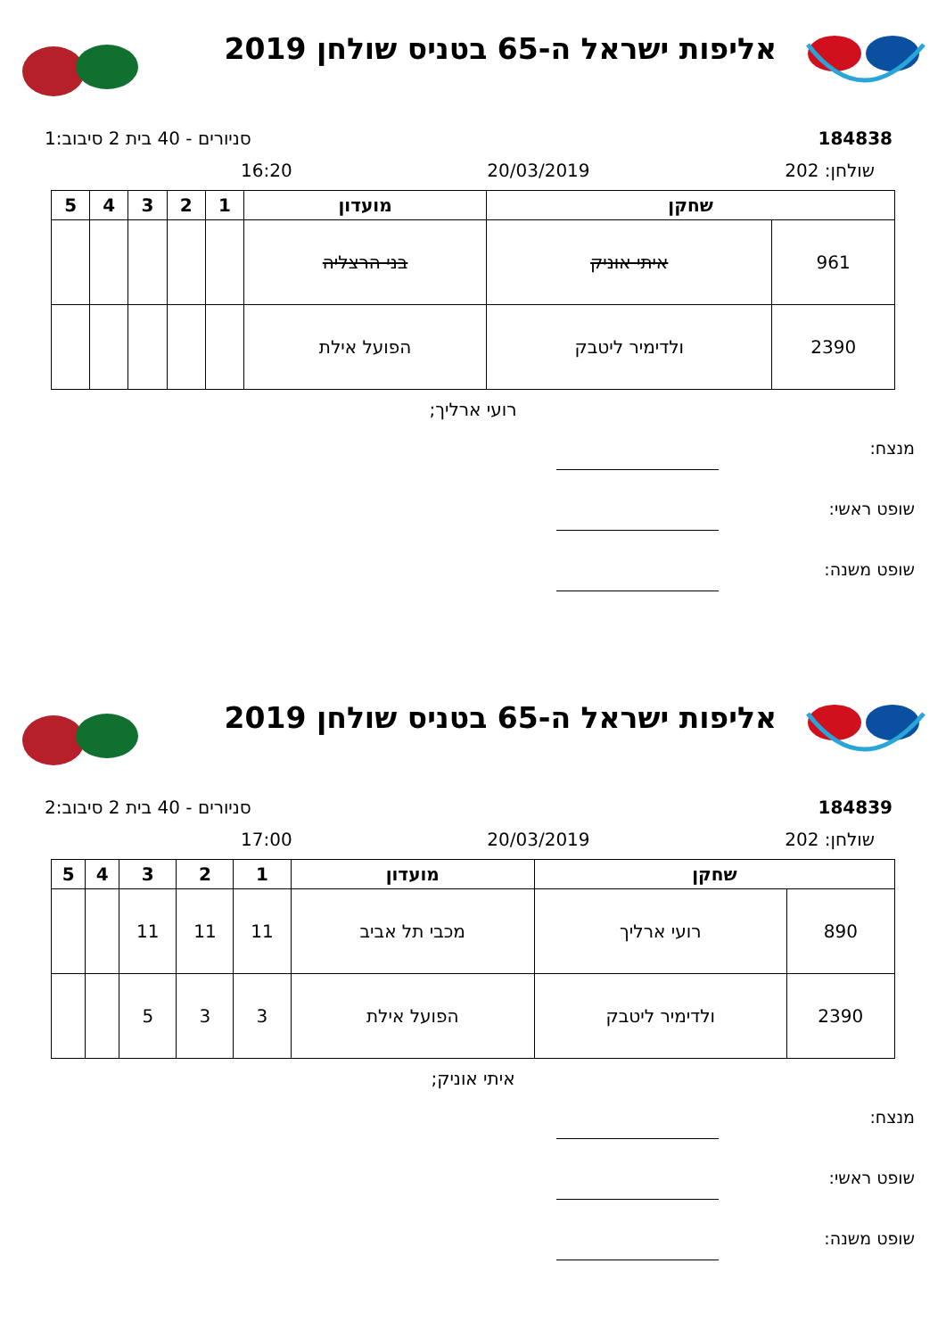אליפות ישראל ה-65 בטניס שולחן 2019
184838 סניורים - 40 בית 2 סיבוב:1
שולחן: 202 20/03/2019 16:20
| שחקן | | מועדון | 1 | 2 | 3 | 4 | 5 |
| --- | --- | --- | --- | --- | --- | --- | --- |
| 961 | איתי אוניק | בני הרצליה | | | | | |
| 2390 | ולדימיר ליטבק | הפועל אילת | | | | | |
רועי ארליך;
מנצח:
שופט ראשי:
שופט משנה:
אליפות ישראל ה-65 בטניס שולחן 2019
184839 סניורים - 40 בית 2 סיבוב:2
שולחן: 202 20/03/2019 17:00
| שחקן | | מועדון | 1 | 2 | 3 | 4 | 5 |
| --- | --- | --- | --- | --- | --- | --- | --- |
| 890 | רועי ארליך | מכבי תל אביב | 11 | 11 | 11 | | |
| 2390 | ולדימיר ליטבק | הפועל אילת | 3 | 3 | 5 | | |
איתי אוניק;
מנצח:
שופט ראשי:
שופט משנה: